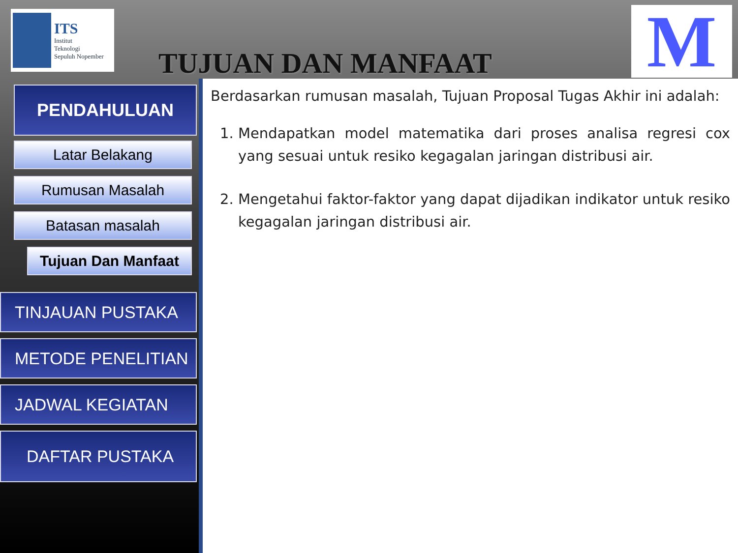ITS
Institut
Teknologi
Sepuluh Nopember
TUJUAN DAN MANFAAT
M
PENDAHULUAN
Latar Belakang
Rumusan Masalah
Batasan masalah
Tujuan Dan Manfaat
TINJAUAN PUSTAKA
METODE PENELITIAN
JADWAL KEGIATAN
DAFTAR PUSTAKA
Berdasarkan rumusan masalah, Tujuan Proposal Tugas Akhir ini adalah:
1. Mendapatkan model matematika dari proses analisa regresi cox yang sesuai untuk resiko kegagalan jaringan distribusi air.
2. Mengetahui faktor-faktor yang dapat dijadikan indikator untuk resiko kegagalan jaringan distribusi air.